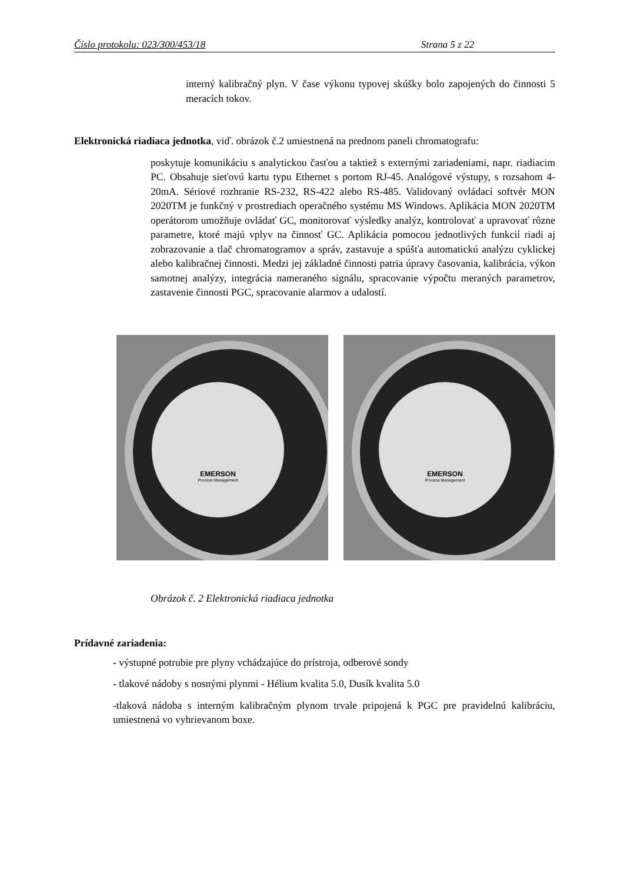Číslo protokolu: 023/300/453/18 Strana 5 z 22
interný kalibračný plyn. V čase výkonu typovej skúšky bolo zapojených do činnosti 5 meracích tokov.
Elektronická riadiaca jednotka, viď. obrázok č.2 umiestnená na prednom paneli chromatografu:
poskytuje komunikáciu s analytickou časťou a taktiež s externými zariadeniami, napr. riadiacim PC. Obsahuje sieťovú kartu typu Ethernet s portom RJ-45. Analógové výstupy, s rozsahom 4-20mA. Sériové rozhranie RS-232, RS-422 alebo RS-485. Validovaný ovládací softvér MON 2020TM je funkčný v prostrediach operačného systému MS Windows. Aplikácia MON 2020TM operátorom umožňuje ovládať GC, monitorovať výsledky analýz, kontrolovať a upravovať rôzne parametre, ktoré majú vplyv na činnosť GC. Aplikácia pomocou jednotlivých funkcií riadi aj zobrazovanie a tlač chromatogramov a správ, zastavuje a spúšťa automatickú analýzu cyklickej alebo kalibračnej činnosti. Medzi jej základné činnosti patria úpravy časovania, kalibrácia, výkon samotnej analýzy, integrácia nameraného signálu, spracovanie výpočtu meraných parametrov, zastavenie činnosti PGC, spracovanie alarmov a udalostí.
EMERSON
Process Management
EMERSON
Process Management
Obrázok č. 2 Elektronická riadiaca jednotka
Prídavné zariadenia:
- výstupné potrubie pre plyny vchádzajúce do prístroja, odberové sondy
- tlakové nádoby s nosnými plynmi - Hélium kvalita 5.0, Dusík kvalita 5.0
-tlaková nádoba s interným kalibračným plynom trvale pripojená k PGC pre pravidelnú kalibráciu, umiestnená vo vyhrievanom boxe.